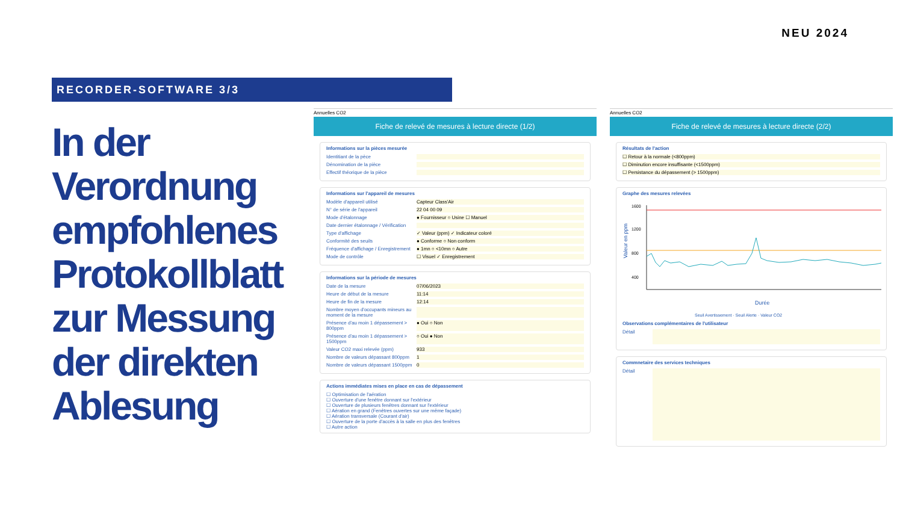NEU 2024
RECORDER-SOFTWARE 3/3
In der
Verordnung
empfohlenes
Protokollblatt
zur Messung
der direkten
Ablesung
Annuelles CO2
Fiche de relevé de mesures à lecture directe (1/2)
Informations sur la pièces mesurée
Identitiant de la pèce
Dénomination de la pièce
Effectif théorique de la pièce
Informations sur l'appareil de mesures
Modèle d'appareil utilisé Capteur Class'Air
N° de série de l'appareil 22 04 00 09
Mode d'étalonnage ● Fournisseur ○ Usine ☐ Manuel
Date dernier étalonnage / Vérification
Type d'affichage ✓ Valeur (ppm) ✓ Indicateur coloré
Conformité des seuils ● Conforme ○ Non conform
Fréquence d'affichage / Enregistrement ● 1mn ○ <10mn ○ Autre
Mode de contrôle ☐ Visuel ✓ Enregistrement
Informations sur la période de mesures
Date de la mesure 07/06/2023
Heure de début de la mesure 11:14
Heure de fin de la mesure 12:14
Nombre moyen d'occupants mineurs au moment de la mesure
Présence d'au moin 1 dépassement > 800ppm ● Oui ○ Non
Présence d'au moin 1 dépassement > 1500ppm ○ Oui ● Non
Valeur CO2 maxi relevée (ppm) 933
Nombre de valeurs dépassant 800ppm 1
Nombre de valeurs dépassant 1500ppm 0
Actions immédiates mises en place en cas de dépassement
☐ Optimisation de l'aération
☐ Ouverture d'une fenêtre donnant sur l'extérieur
☐ Ouverture de plusieurs fenêtres donnant sur l'extérieur
☐ Aération en grand (Fenêtres ouvertes sur une même façade)
☐ Aération transversale (Courant d'air)
☐ Ouverture de la porte d'accès à la salle en plus des fenêtres
☐ Autre action
Annuelles CO2
Fiche de relevé de mesures à lecture directe (2/2)
Résultats de l'action
☐ Retour à la normale (<800ppm)
☐ Diminution encore insuffisante (<1500ppm)
☐ Persistance du dépassement (> 1500ppm)
Graphe des mesures relevées
Valeur en ppm
1600
1200
800
400
Durée
Seuil Avertissement · Seuil Alerte · Valeur CO2
Observations complémentaires de l'utilisateur
Détail
Commnetaire des services techniques
Détail